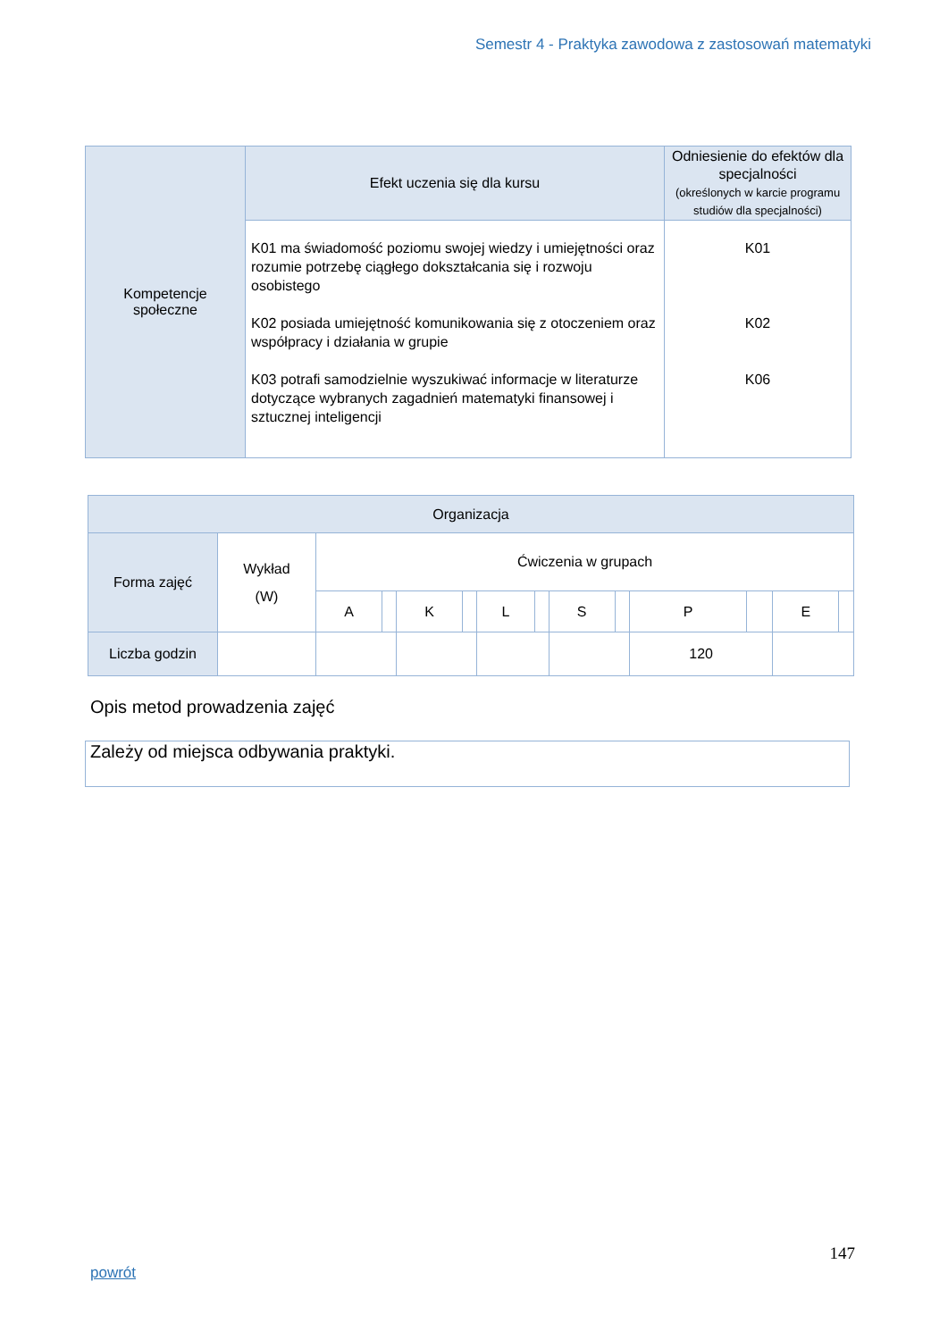Semestr 4 - Praktyka zawodowa z zastosowań matematyki
| Kompetencje społeczne | Efekt uczenia się dla kursu | Odniesienie do efektów dla specjalności (określonych w karcie programu studiów dla specjalności) |
| | K01 ma świadomość poziomu swojej wiedzy i umiejętności oraz rozumie potrzebę ciągłego dokształcania się i rozwoju osobistego K02 posiada umiejętność komunikowania się z otoczeniem oraz współpracy i działania w grupie K03 potrafi samodzielnie wyszukiwać informacje w literaturze dotyczące wybranych zagadnień matematyki finansowej i sztucznej inteligencji | K01 K02 K06 |
| Organizacja | | | | | | | | | | | | | |
| Forma zajęć | Wykład (W) | Ćwiczenia w grupach | | | | | | | | | | | |
| | | A | | K | | L | | S | | P | | E | |
| Liczba godzin | | | | | | | | | | 120 | | | |
Opis metod prowadzenia zajęć
Zależy od miejsca odbywania praktyki.
147
powrót